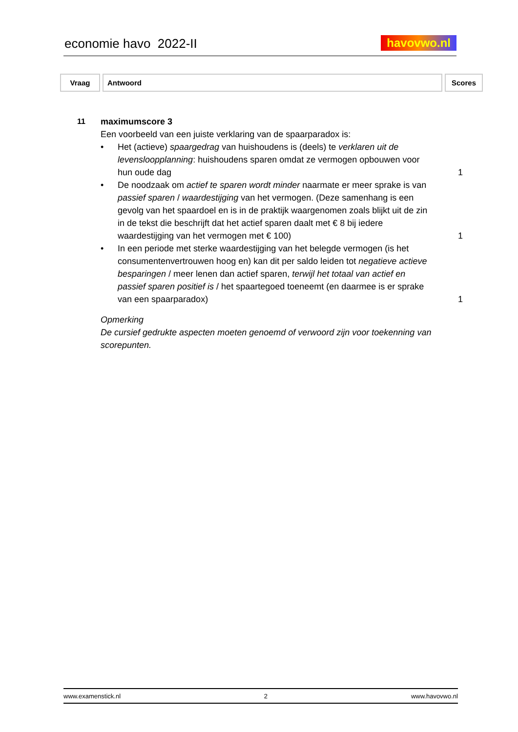economie havo 2022-II havovwo.nl
| Vraag | Antwoord | Scores |
11 maximumscore 3
Een voorbeeld van een juiste verklaring van de spaarparadox is:
• Het (actieve) spaargedrag van huishoudens is (deels) te verklaren uit de levensloopplanning: huishoudens sparen omdat ze vermogen opbouwen voor hun oude dag
1
• De noodzaak om actief te sparen wordt minder naarmate er meer sprake is van passief sparen / waardestijging van het vermogen. (Deze samenhang is een gevolg van het spaardoel en is in de praktijk waargenomen zoals blijkt uit de zin in de tekst die beschrijft dat het actief sparen daalt met € 8 bij iedere waardestijging van het vermogen met € 100)
1
• In een periode met sterke waardestijging van het belegde vermogen (is het consumentenvertrouwen hoog en) kan dit per saldo leiden tot negatieve actieve besparingen / meer lenen dan actief sparen, terwijl het totaal van actief en passief sparen positief is / het spaartegoed toeneemt (en daarmee is er sprake van een spaarparadox)
1
Opmerking
De cursief gedrukte aspecten moeten genoemd of verwoord zijn voor toekenning van scorepunten.
www.examenstick.nl 2 www.havovwo.nl